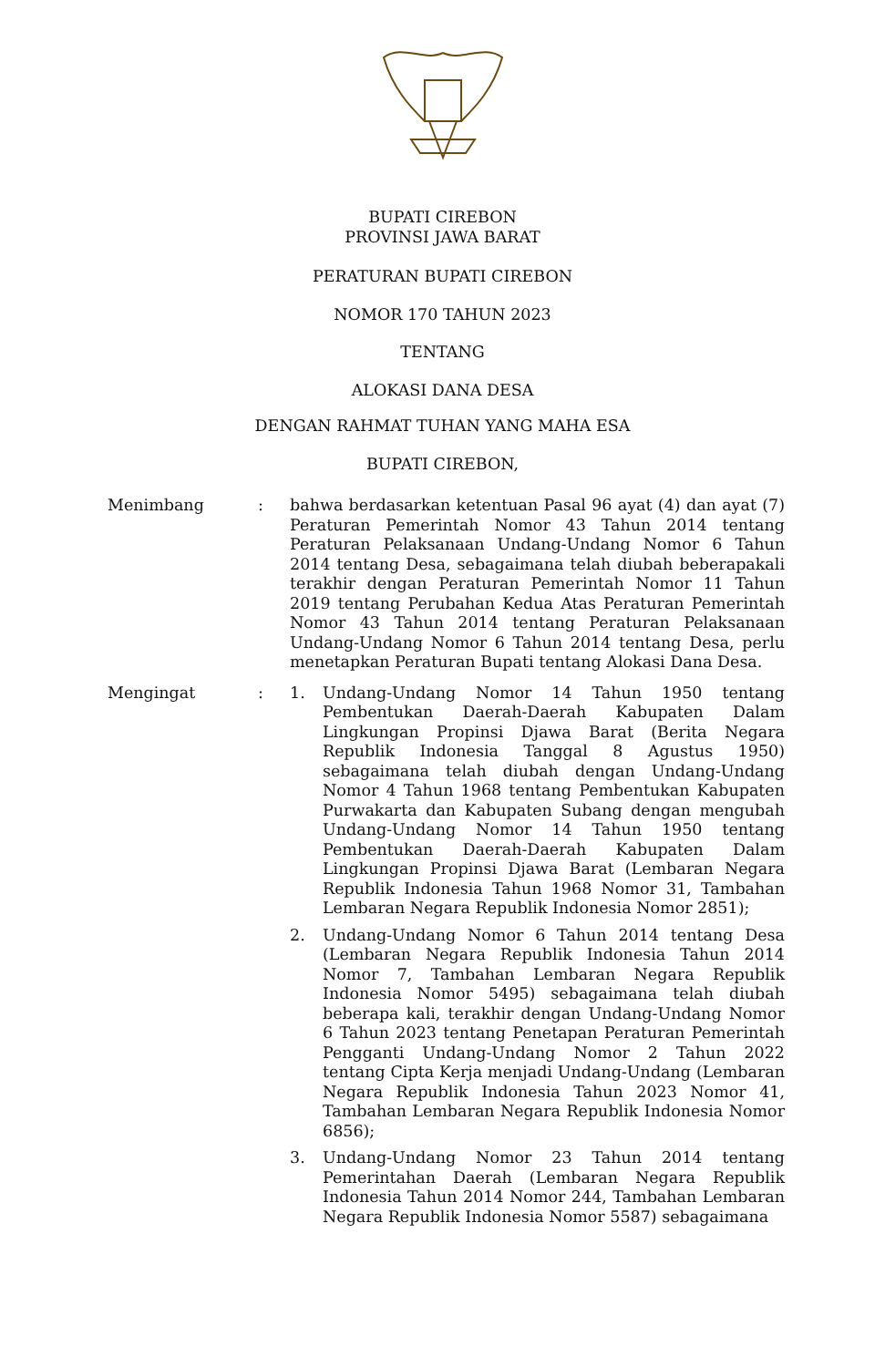BUPATI CIREBON
PROVINSI JAWA BARAT
PERATURAN BUPATI CIREBON
NOMOR 170 TAHUN 2023
TENTANG
ALOKASI DANA DESA
DENGAN RAHMAT TUHAN YANG MAHA ESA
BUPATI CIREBON,
Menimbang : bahwa berdasarkan ketentuan Pasal 96 ayat (4) dan ayat (7) Peraturan Pemerintah Nomor 43 Tahun 2014 tentang Peraturan Pelaksanaan Undang-Undang Nomor 6 Tahun 2014 tentang Desa, sebagaimana telah diubah beberapakali terakhir dengan Peraturan Pemerintah Nomor 11 Tahun 2019 tentang Perubahan Kedua Atas Peraturan Pemerintah Nomor 43 Tahun 2014 tentang Peraturan Pelaksanaan Undang-Undang Nomor 6 Tahun 2014 tentang Desa, perlu menetapkan Peraturan Bupati tentang Alokasi Dana Desa.
Mengingat : 1. Undang-Undang Nomor 14 Tahun 1950 tentang Pembentukan Daerah-Daerah Kabupaten Dalam Lingkungan Propinsi Djawa Barat (Berita Negara Republik Indonesia Tanggal 8 Agustus 1950) sebagaimana telah diubah dengan Undang-Undang Nomor 4 Tahun 1968 tentang Pembentukan Kabupaten Purwakarta dan Kabupaten Subang dengan mengubah Undang-Undang Nomor 14 Tahun 1950 tentang Pembentukan Daerah-Daerah Kabupaten Dalam Lingkungan Propinsi Djawa Barat (Lembaran Negara Republik Indonesia Tahun 1968 Nomor 31, Tambahan Lembaran Negara Republik Indonesia Nomor 2851);
2. Undang-Undang Nomor 6 Tahun 2014 tentang Desa (Lembaran Negara Republik Indonesia Tahun 2014 Nomor 7, Tambahan Lembaran Negara Republik Indonesia Nomor 5495) sebagaimana telah diubah beberapa kali, terakhir dengan Undang-Undang Nomor 6 Tahun 2023 tentang Penetapan Peraturan Pemerintah Pengganti Undang-Undang Nomor 2 Tahun 2022 tentang Cipta Kerja menjadi Undang-Undang (Lembaran Negara Republik Indonesia Tahun 2023 Nomor 41, Tambahan Lembaran Negara Republik Indonesia Nomor 6856);
3. Undang-Undang Nomor 23 Tahun 2014 tentang Pemerintahan Daerah (Lembaran Negara Republik Indonesia Tahun 2014 Nomor 244, Tambahan Lembaran Negara Republik Indonesia Nomor 5587) sebagaimana